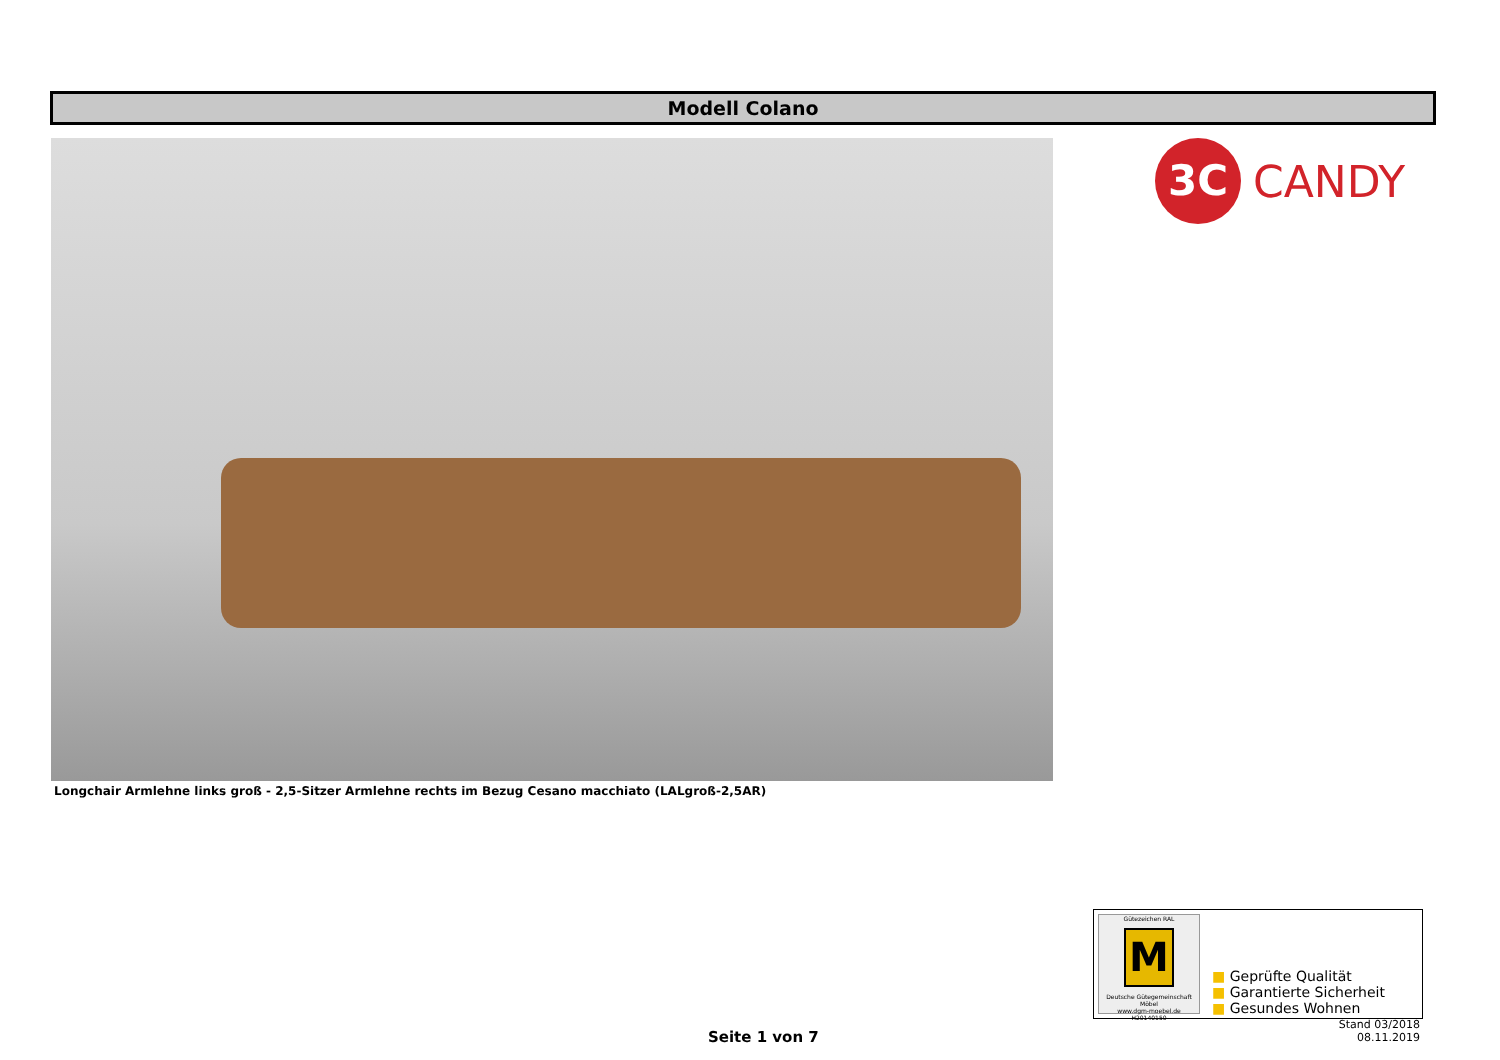Modell Colano
Longchair Armlehne links groß - 2,5-Sitzer Armlehne rechts im Bezug Cesano macchiato (LALgroß-2,5AR)
3C
CANDY
Gütezeichen RAL
M
Deutsche Gütegemeinschaft Möbel
www.dgm-moebel.de H20140150
■ Geprüfte Qualität
■ Garantierte Sicherheit
■ Gesundes Wohnen
Seite 1 von 7
Stand 03/2018
08.11.2019